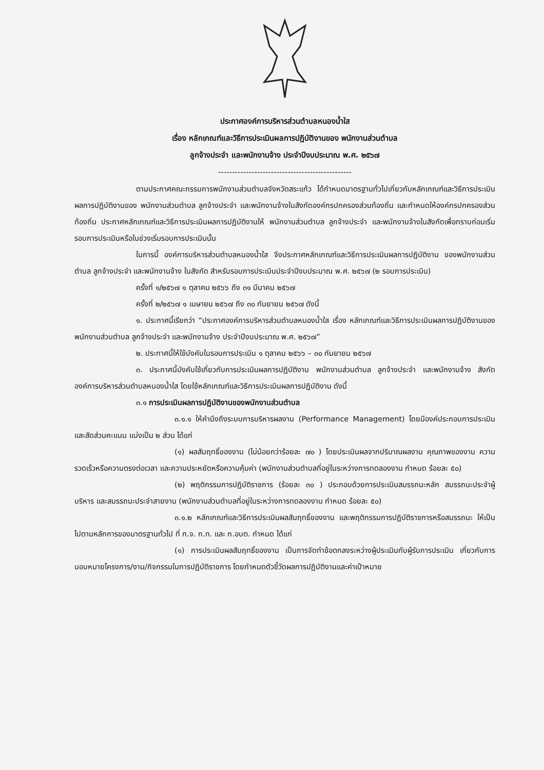ประกาศองค์การบริหารส่วนตำบลหนองน้ำใส
เรื่อง หลักเกณฑ์และวิธีการประเมินผลการปฏิบัติงานของ พนักงานส่วนตำบล
ลูกจ้างประจำ และพนักงานจ้าง ประจำปีงบประมาณ พ.ศ. ๒๕๖๗
------------------------------------------------
ตามประกาศคณะกรรมการพนักงานส่วนตำบลจังหวัดสระแก้ว ได้กำหนดมาตรฐานทั่วไปเกี่ยวกับหลักเกณฑ์และวิธีการประเมินผลการปฏิบัติงานของ พนักงานส่วนตำบล ลูกจ้างประจำ และพนักงานจ้างในสังกัดองค์กรปกครองส่วนท้องถิ่น และกำหนดให้องค์กรปกครองส่วนท้องถิ่น ประกาศหลักเกณฑ์และวิธีการประเมินผลการปฏิบัติงานให้ พนักงานส่วนตำบล ลูกจ้างประจำ และพนักงานจ้างในสังกัดเพื่อทราบก่อนเริ่มรอบการประเมินหรือในช่วงเริ่มรอบการประเมินนั้น
ในการนี้ องค์การบริหารส่วนตำบลหนองน้ำใส จึงประกาศหลักเกณฑ์และวิธีการประเมินผลการปฏิบัติงาน ของพนักงานส่วนตำบล ลูกจ้างประจำ และพนักงานจ้าง ในสังกัด สำหรับรอบการประเมินประจำปีงบประมาณ พ.ศ. ๒๕๖๗ (๒ รอบการประเมิน)
ครั้งที่ ๑/๒๕๖๗ ๑ ตุลาคม ๒๕๖๖ ถึง ๓๑ มีนาคม ๒๕๖๗
ครั้งที่ ๒/๒๕๖๗ ๑ เมษายน ๒๕๖๗ ถึง ๓๐ กันยายน ๒๕๖๗ ดังนี้
๑. ประกาศนี้เรียกว่า “ประกาศองค์การบริหารส่วนตำบลหนองน้ำใส เรื่อง หลักเกณฑ์และวิธีการประเมินผลการปฏิบัติงานของ พนักงานส่วนตำบล ลูกจ้างประจำ และพนักงานจ้าง ประจำปีงบประมาณ พ.ศ. ๒๕๖๗”
๒. ประกาศนี้ให้ใช้บังคับในรอบการประเมิน ๑ ตุลาคม ๒๕๖๖ – ๓๐ กันยายน ๒๕๖๗
๓. ประกาศนี้บังคับใช้เกี่ยวกับการประเมินผลการปฏิบัติงาน พนักงานส่วนตำบล ลูกจ้างประจำ และพนักงานจ้าง สังกัดองค์การบริหารส่วนตำบลหนองน้ำใส โดยใช้หลักเกณฑ์และวิธีการประเมินผลการปฏิบัติงาน ดังนี้
๓.๑ การประเมินผลการปฏิบัติงานของพนักงานส่วนตำบล
๓.๑.๑ ให้คำนึงถึงระบบการบริหารผลงาน (Performance Management) โดยมีองค์ประกอบการประเมินและสัดส่วนคะแนน แบ่งเป็น ๒ ส่วน ได้แก่
(๑) ผลสัมฤทธิ์ของงาน (ไม่น้อยกว่าร้อยละ ๗๐ ) โดยประเมินผลจากปริมาณผลงาน คุณภาพของงาน ความรวดเร็วหรือความตรงต่อเวลา และความประหยัดหรือความคุ้มค่า (พนักงานส่วนตำบลที่อยู่ในระหว่างการทดลองงาน กำหนด ร้อยละ ๕๐)
(๒) พฤติกรรมการปฏิบัติราชการ (ร้อยละ ๓๐ ) ประกอบด้วยการประเมินสมรรถนะหลัก สมรรถนะประจำผู้บริหาร และสมรรถนะประจำสายงาน (พนักงานส่วนตำบลที่อยู่ในระหว่างการทดลองงาน กำหนด ร้อยละ ๕๐)
๓.๑.๒ หลักเกณฑ์และวิธีการประเมินผลสัมฤทธิ์ของงาน และพฤติกรรมการปฏิบัติราชการหรือสมรรถนะ ให้เป็นไปตามหลักการของมาตรฐานทั่วไป ที่ ก.จ. ก.ท. และ ก.อบต. กำหนด ได้แก่
(๑) การประเมินผลสัมฤทธิ์ของงาน เป็นการจัดทำข้อตกลงระหว่างผู้ประเมินกับผู้รับการประเมิน เกี่ยวกับการมอบหมายโครงการ/งาน/กิจกรรมในการปฏิบัติราชการ โดยกำหนดตัวชี้วัดผลการปฏิบัติงานและค่าเป้าหมาย